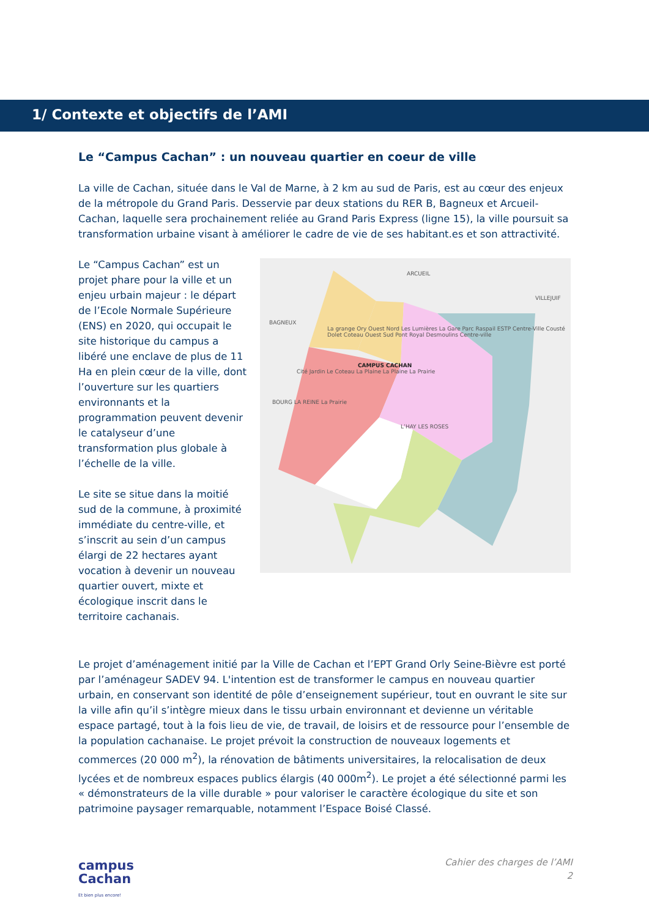1/ Contexte et objectifs de l’AMI
Le “Campus Cachan” : un nouveau quartier en coeur de ville
La ville de Cachan, située dans le Val de Marne, à 2 km au sud de Paris, est au cœur des enjeux de la métropole du Grand Paris. Desservie par deux stations du RER B, Bagneux et Arcueil-Cachan, laquelle sera prochainement reliée au Grand Paris Express (ligne 15), la ville poursuit sa transformation urbaine visant à améliorer le cadre de vie de ses habitant.es et son attractivité.
Le “Campus Cachan” est un projet phare pour la ville et un enjeu urbain majeur : le départ de l’Ecole Normale Supérieure (ENS) en 2020, qui occupait le site historique du campus a libéré une enclave de plus de 11 Ha en plein cœur de la ville, dont l’ouverture sur les quartiers environnants et la programmation peuvent devenir le catalyseur d’une transformation plus globale à l’échelle de la ville.
Le site se situe dans la moitié sud de la commune, à proximité immédiate du centre-ville, et s’inscrit au sein d’un campus élargi de 22 hectares ayant vocation à devenir un nouveau quartier ouvert, mixte et écologique inscrit dans le territoire cachanais.
ARCUEIL
VILLEJUIF
BAGNEUX
La grange Ory Ouest Nord Les Lumières La Gare Parc Raspail ESTP Centre-Ville Cousté Dolet Coteau Ouest Sud Pont Royal Desmoulins Centre-ville
CAMPUS CACHAN
Cité Jardin Le Coteau La Plaine La Plaine La Prairie
BOURG LA REINE La Prairie
L’HAY LES ROSES
Le projet d’aménagement initié par la Ville de Cachan et l’EPT Grand Orly Seine-Bièvre est porté par l’aménageur SADEV 94. L'intention est de transformer le campus en nouveau quartier urbain, en conservant son identité de pôle d’enseignement supérieur, tout en ouvrant le site sur la ville afin qu’il s’intègre mieux dans le tissu urbain environnant et devienne un véritable espace partagé, tout à la fois lieu de vie, de travail, de loisirs et de ressource pour l’ensemble de la population cachanaise. Le projet prévoit la construction de nouveaux logements et commerces (20 000 m<sup>2</sup>), la rénovation de bâtiments universitaires, la relocalisation de deux lycées et de nombreux espaces publics élargis (40 000m<sup>2</sup>). Le projet a été sélectionné parmi les « démonstrateurs de la ville durable » pour valoriser le caractère écologique du site et son patrimoine paysager remarquable, notamment l’Espace Boisé Classé.
campus
Cachan
Et bien plus encore!
Cahier des charges de l’AMI
2